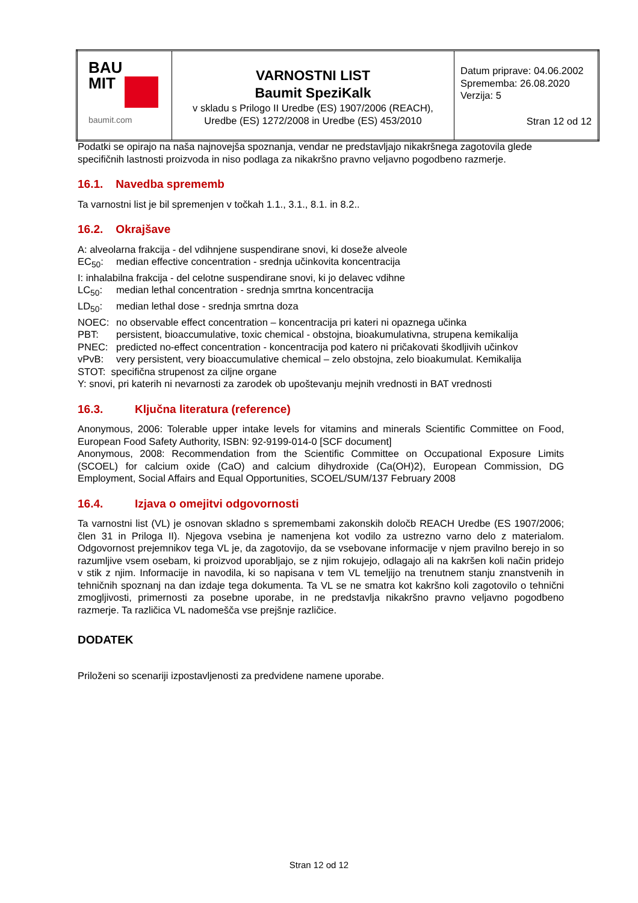| BAU MIT baumit.com | VARNOSTNI LIST Baumit SpeziKalk v skladu s Prilogo II Uredbe (ES) 1907/2006 (REACH), Uredbe (ES) 1272/2008 in Uredbe (ES) 453/2010 | Datum priprave: 04.06.2002 Sprememba: 26.08.2020 Verzija: 5 Stran 12 od 12 |
Podatki se opirajo na naša najnovejša spoznanja, vendar ne predstavljajo nikakršnega zagotovila glede specifičnih lastnosti proizvoda in niso podlaga za nikakršno pravno veljavno pogodbeno razmerje.
16.1. Navedba sprememb
Ta varnostni list je bil spremenjen v točkah 1.1., 3.1., 8.1. in 8.2..
16.2. Okrajšave
A: alveolarna frakcija - del vdihnjene suspendirane snovi, ki doseže alveole
| EC<sub>50</sub>: | median effective concentration - srednja učinkovita koncentracija |
| I: inhalabilna frakcija - del celotne suspendirane snovi, ki jo delavec vdihne | |
| LC<sub>50</sub>: | median lethal concentration - srednja smrtna koncentracija |
| LD<sub>50</sub>: | median lethal dose - srednja smrtna doza |
| NOEC: | no observable effect concentration – koncentracija pri kateri ni opaznega učinka |
| PBT: | persistent, bioaccumulative, toxic chemical - obstojna, bioakumulativna, strupena kemikalija |
| PNEC: | predicted no-effect concentration - koncentracija pod katero ni pričakovati škodljivih učinkov |
| vPvB: | very persistent, very bioaccumulative chemical – zelo obstojna, zelo bioakumulat. Kemikalija |
| STOT: specifična strupenost za ciljne organe | |
| Y: snovi, pri katerih ni nevarnosti za zarodek ob upoštevanju mejnih vrednosti in BAT vrednosti | |
16.3. Ključna literatura (reference)
Anonymous, 2006: Tolerable upper intake levels for vitamins and minerals Scientific Committee on Food, European Food Safety Authority, ISBN: 92-9199-014-0 [SCF document]
Anonymous, 2008: Recommendation from the Scientific Committee on Occupational Exposure Limits (SCOEL) for calcium oxide (CaO) and calcium dihydroxide (Ca(OH)2), European Commission, DG Employment, Social Affairs and Equal Opportunities, SCOEL/SUM/137 February 2008
16.4. Izjava o omejitvi odgovornosti
Ta varnostni list (VL) je osnovan skladno s spremembami zakonskih določb REACH Uredbe (ES 1907/2006; člen 31 in Priloga II). Njegova vsebina je namenjena kot vodilo za ustrezno varno delo z materialom. Odgovornost prejemnikov tega VL je, da zagotovijo, da se vsebovane informacije v njem pravilno berejo in so razumljive vsem osebam, ki proizvod uporabljajo, se z njim rokujejo, odlagajo ali na kakršen koli način pridejo v stik z njim. Informacije in navodila, ki so napisana v tem VL temeljijo na trenutnem stanju znanstvenih in tehničnih spoznanj na dan izdaje tega dokumenta. Ta VL se ne smatra kot kakršno koli zagotovilo o tehnični zmogljivosti, primernosti za posebne uporabe, in ne predstavlja nikakršno pravno veljavno pogodbeno razmerje. Ta različica VL nadomešča vse prejšnje različice.
DODATEK
Priloženi so scenariji izpostavljenosti za predvidene namene uporabe.
Stran 12 od 12